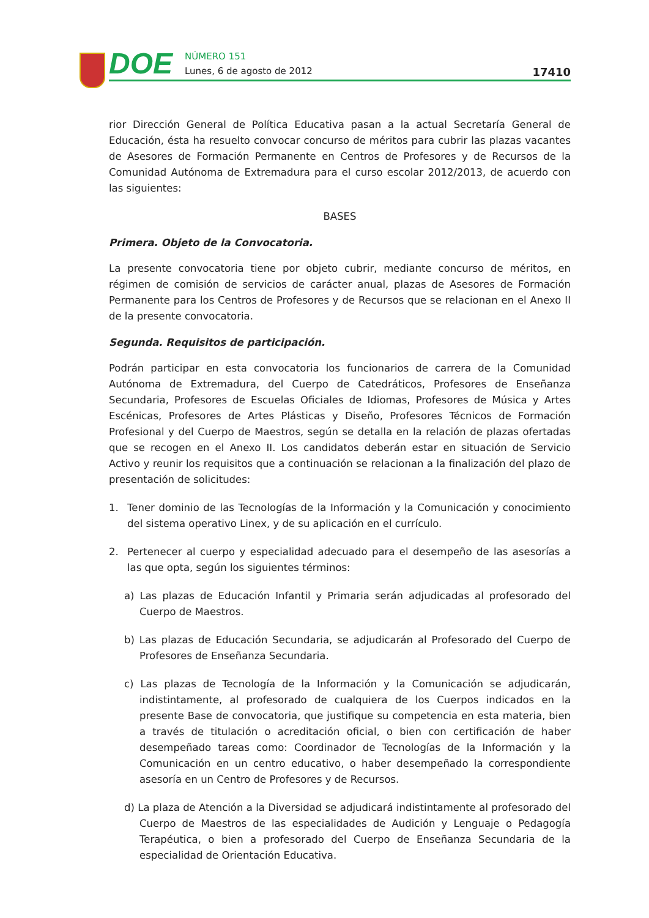DOE
NÚMERO 151
Lunes, 6 de agosto de 2012
17410
rior Dirección General de Política Educativa pasan a la actual Secretaría General de Educación, ésta ha resuelto convocar concurso de méritos para cubrir las plazas vacantes de Asesores de Formación Permanente en Centros de Profesores y de Recursos de la Comunidad Autónoma de Extremadura para el curso escolar 2012/2013, de acuerdo con las siguientes:
BASES
Primera. Objeto de la Convocatoria.
La presente convocatoria tiene por objeto cubrir, mediante concurso de méritos, en régimen de comisión de servicios de carácter anual, plazas de Asesores de Formación Permanente para los Centros de Profesores y de Recursos que se relacionan en el Anexo II de la presente convocatoria.
Segunda. Requisitos de participación.
Podrán participar en esta convocatoria los funcionarios de carrera de la Comunidad Autónoma de Extremadura, del Cuerpo de Catedráticos, Profesores de Enseñanza Secundaria, Profesores de Escuelas Oficiales de Idiomas, Profesores de Música y Artes Escénicas, Profesores de Artes Plásticas y Diseño, Profesores Técnicos de Formación Profesional y del Cuerpo de Maestros, según se detalla en la relación de plazas ofertadas que se recogen en el Anexo II. Los candidatos deberán estar en situación de Servicio Activo y reunir los requisitos que a continuación se relacionan a la finalización del plazo de presentación de solicitudes:
1. Tener dominio de las Tecnologías de la Información y la Comunicación y conocimiento del sistema operativo Linex, y de su aplicación en el currículo.
2. Pertenecer al cuerpo y especialidad adecuado para el desempeño de las asesorías a las que opta, según los siguientes términos:
a) Las plazas de Educación Infantil y Primaria serán adjudicadas al profesorado del Cuerpo de Maestros.
b) Las plazas de Educación Secundaria, se adjudicarán al Profesorado del Cuerpo de Profesores de Enseñanza Secundaria.
c) Las plazas de Tecnología de la Información y la Comunicación se adjudicarán, indistintamente, al profesorado de cualquiera de los Cuerpos indicados en la presente Base de convocatoria, que justifique su competencia en esta materia, bien a través de titulación o acreditación oficial, o bien con certificación de haber desempeñado tareas como: Coordinador de Tecnologías de la Información y la Comunicación en un centro educativo, o haber desempeñado la correspondiente asesoría en un Centro de Profesores y de Recursos.
d) La plaza de Atención a la Diversidad se adjudicará indistintamente al profesorado del Cuerpo de Maestros de las especialidades de Audición y Lenguaje o Pedagogía Terapéutica, o bien a profesorado del Cuerpo de Enseñanza Secundaria de la especialidad de Orientación Educativa.